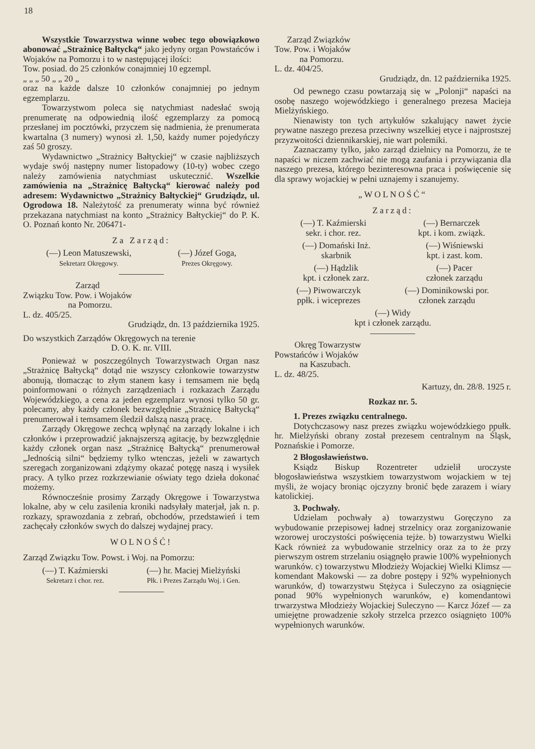18
Wszystkie Towarzystwa winne wobec tego obowiązkowo abonować „Strażnicę Bałtycką“ jako jedyny organ Powstańców i Wojaków na Pomorzu i to w następującej ilości:
Tow. posiad. do 25 członków conajmniej 10 egzempl.
„ „ „ 50 „ „ 20 „
oraz na każde dalsze 10 członków conajmniej po jednym egzemplarzu.
Towarzystwom poleca się natychmiast nadesłać swoją prenumeratę na odpowiednią ilość egzemplarzy za pomocą przesłanej im pocztówki, przyczem się nadmienia, że prenumerata kwartalna (3 numery) wynosi zł. 1,50, każdy numer pojedyńczy zaś 50 groszy.
Wydawnictwo „Strażnicy Bałtyckiej“ w czasie najbliższych wydaje swój następny numer listopadowy (10-ty) wobec czego należy zamówienia natychmiast uskutecznić. Wszelkie zamówienia na „Strażnicę Bałtycką“ kierować należy pod adresem: Wydawnictwo „Strażnicy Bałtyckiej“ Grudziądz, ul. Ogrodowa 18. Należytość za prenumeraty winna być również przekazana natychmiast na konto „Strażnicy Bałtyckiej“ do P. K. O. Poznań konto Nr. 206471-
Za Zarząd:
(—) Leon Matuszewski,
Sekretarz Okręgowy.
(—) Józef Goga,
Prezes Okręgowy.
Zarząd
Związku Tow. Pow. i Wojaków
na Pomorzu.
L. dz. 405/25.
Grudziądz, dn. 13 października 1925.
Do wszystkich Zarządów Okręgowych na terenie
D. O. K. nr. VIII.
Ponieważ w poszczególnych Towarzystwach Organ nasz „Strażnicę Bałtycką“ dotąd nie wszyscy członkowie towarzystw abonują, tłomacząc to złym stanem kasy i temsamem nie będą poinformowani o różnych zarządzeniach i rozkazach Zarządu Wojewódzkiego, a cena za jeden egzemplarz wynosi tylko 50 gr. polecamy, aby każdy członek bezwzględnie „Strażnicę Bałtycką“ prenumerował i temsamem śledził dalszą naszą pracę.
Zarządy Okręgowe zechcą wpłynąć na zarządy lokalne i ich członków i przeprowadzić jaknajszerszą agitację, by bezwzględnie każdy członek organ nasz „Strażnicę Bałtycką“ prenumerował „Jednością silni“ będziemy tylko wtenczas, jeżeli w zawartych szeregach zorganizowani zdążymy okazać potęgę naszą i wysiłek pracy. A tylko przez rozkrzewianie oświaty tego dzieła dokonać możemy.
Równocześnie prosimy Zarządy Okręgowe i Towarzystwa lokalne, aby w celu zasilenia kroniki nadsyłały materjał, jak n. p. rozkazy, sprawozdania z zebrań, obchodów, przedstawień i tem zachęcały członków swych do dalszej wydajnej pracy.
WOLNOŚĆ!
Zarząd Związku Tow. Powst. i Woj. na Pomorzu:
(—) T. Kaźmierski
Sekretarz i chor. rez.
(—) hr. Maciej Mielżyński
Płk. i Prezes Zarządu Woj. i Gen.
Zarząd Związków
Tow. Pow. i Wojaków
na Pomorzu.
L. dz. 404/25.
Grudziądz, dn. 12 października 1925.
Od pewnego czasu powtarzają się w „Polonji“ napaści na osobę naszego wojewódzkiego i generalnego prezesa Macieja Mielżyńskiego.
Nienawisty ton tych artykułów szkalujący nawet życie prywatne naszego prezesa przeciwny wszelkiej etyce i najprostszej przyzwoitości dziennikarskiej, nie wart polemiki.
Zaznaczamy tylko, jako zarząd dzielnicy na Pomorzu, że te napaści w niczem zachwiać nie mogą zaufania i przywiązania dla naszego prezesa, którego bezinteresowna praca i poświęcenie się dla sprawy wojackiej w pełni uznajemy i szanujemy.
„WOLNOŚĆ“
Zarząd:
(—) T. Kaźmierski
sekr. i chor. rez.
(—) Bernarczek
kpt. i kom. związk.
(—) Domański Inż.
skarbnik
(—) Wiśniewski
kpt. i zast. kom.
(—) Hądzlik
kpt. i członek zarz.
(—) Pacer
członek zarządu
(—) Piwowarczyk
ppłk. i wiceprezes
(—) Dominikowski por.
członek zarządu
(—) Widy
kpt i członek zarządu.
Okręg Towarzystw
Powstańców i Wojaków
na Kaszubach.
L. dz. 48/25.
Kartuzy, dn. 28/8. 1925 r.
Rozkaz nr. 5.
1. Prezes związku centralnego.
Dotychczasowy nasz prezes związku wojewódzkiego ppułk. hr. Mielżyński obrany został prezesem centralnym na Śląsk, Poznańskie i Pomorze.
2 Błogosławieństwo.
Ksiądz Biskup Rozentreter udzielił uroczyste błogosławieństwa wszystkiem towarzystwom wojackiem w tej myśli, że wojacy broniąc ojczyzny bronić będe zarazem i wiary katolickiej.
3. Pochwały.
Udzielam pochwały a) towarzystwu Goręczyno za wybudowanie przepisowej ładnej strzelnicy oraz zorganizowanie wzorowej uroczystości poświęcenia tejże. b) towarzystwu Wielki Kack również za wybudowanie strzelnicy oraz za to że przy pierwszym ostrem strzelaniu osiągnęło prawie 100% wypełnionych warunków. c) towarzystwu Młodzieży Wojackiej Wielki Klimsz — komendant Makowski — za dobre postępy i 92% wypełnionych warunków, d) towarzystwu Stężyca i Suleczyno za osiągnięcie ponad 90% wypełnionych warunków, e) komendantowi trwarzystwa Młodzieży Wojackiej Suleczyno — Karcz Józef — za umiejętne prowadzenie szkoły strzelca przezco osiągnięto 100% wypełnionych warunków.